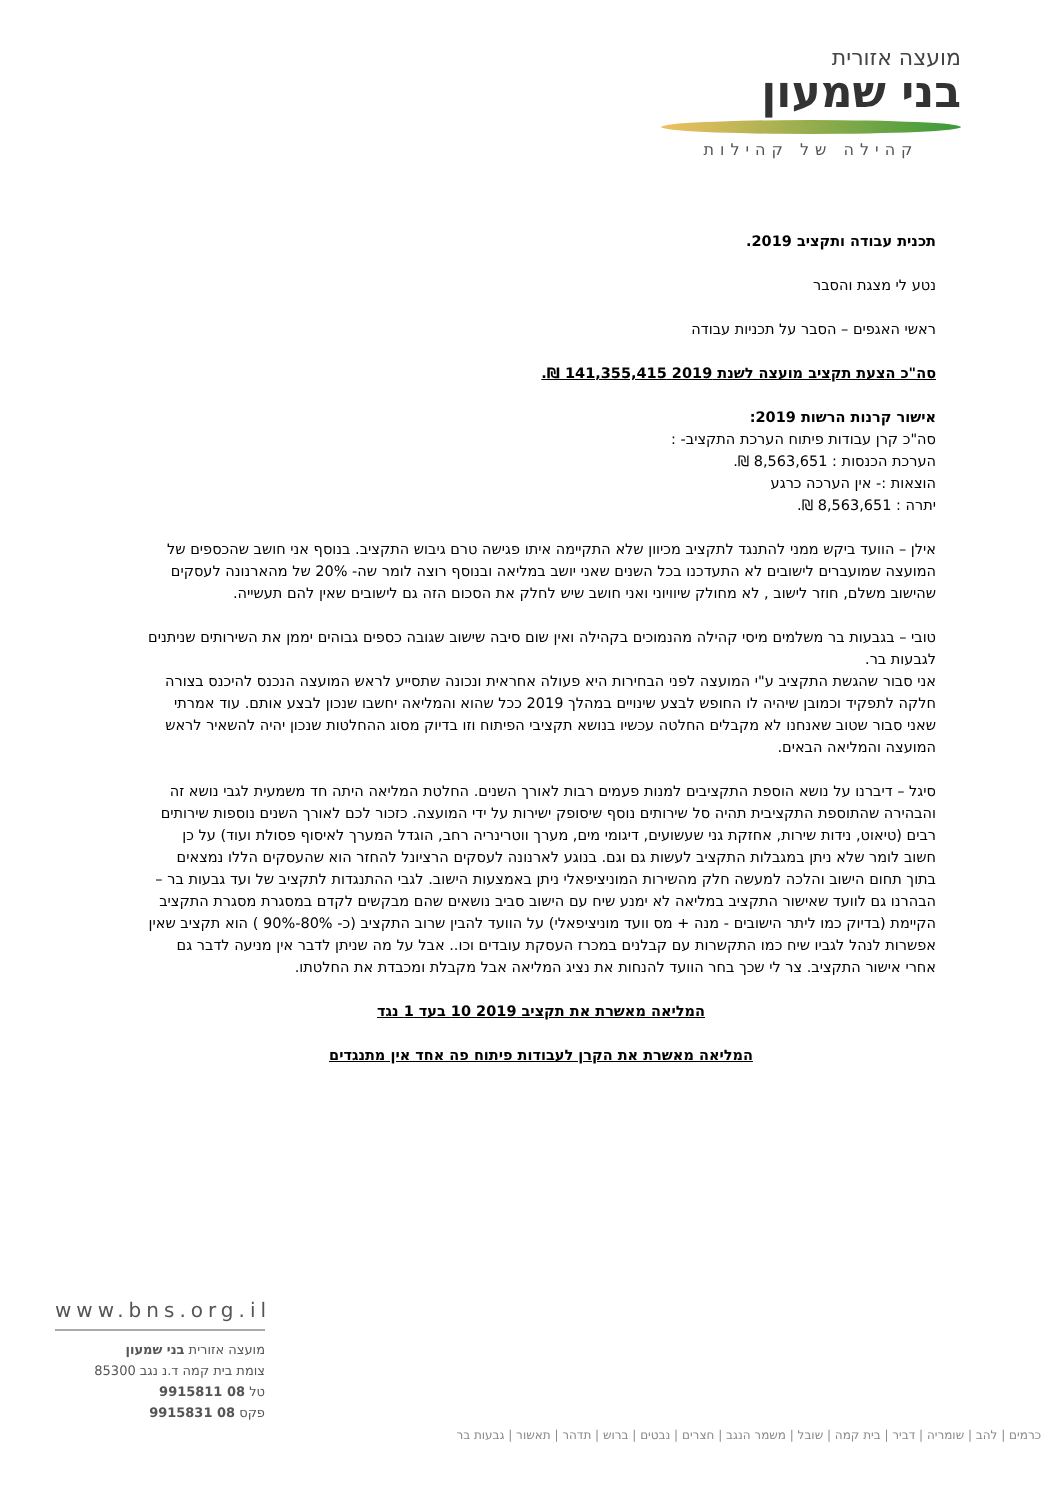מועצה אזורית
בני שמעון
קהילה של קהילות
תכנית עבודה ותקציב 2019.
נטע לי מצגת והסבר
ראשי האגפים – הסבר על תכניות עבודה
סה"כ הצעת תקציב מועצה לשנת 2019 141,355,415 ₪.
אישור קרנות הרשות 2019:
סה"כ קרן עבודות פיתוח הערכת התקציב- :
הערכת הכנסות : 8,563,651 ₪.
הוצאות :- אין הערכה כרגע
יתרה : 8,563,651 ₪.
אילן – הוועד ביקש ממני להתנגד לתקציב מכיוון שלא התקיימה איתו פגישה טרם גיבוש התקציב. בנוסף אני חושב שהכספים של המועצה שמועברים לישובים לא התעדכנו בכל השנים שאני יושב במליאה ובנוסף רוצה לומר שה- 20% של מהארנונה לעסקים שהישוב משלם, חוזר לישוב , לא מחולק שיוויוני ואני חושב שיש לחלק את הסכום הזה גם לישובים שאין להם תעשייה.
טובי – בגבעות בר משלמים מיסי קהילה מהנמוכים בקהילה ואין שום סיבה שישוב שגובה כספים גבוהים יממן את השירותים שניתנים לגבעות בר.
אני סבור שהגשת התקציב ע"י המועצה לפני הבחירות היא פעולה אחראית ונכונה שתסייע לראש המועצה הנכנס להיכנס בצורה חלקה לתפקיד וכמובן שיהיה לו החופש לבצע שינויים במהלך 2019 ככל שהוא והמליאה יחשבו שנכון לבצע אותם. עוד אמרתי שאני סבור שטוב שאנחנו לא מקבלים החלטה עכשיו בנושא תקציבי הפיתוח וזו בדיוק מסוג ההחלטות שנכון יהיה להשאיר לראש המועצה והמליאה הבאים.
סיגל – דיברנו על נושא הוספת התקציבים למנות פעמים רבות לאורך השנים. החלטת המליאה היתה חד משמעית לגבי נושא זה והבהירה שהתוספת התקציבית תהיה סל שירותים נוסף שיסופק ישירות על ידי המועצה. כזכור לכם לאורך השנים נוספות שירותים רבים (טיאוט, נידות שירות, אחזקת גני שעשועים, דיגומי מים, מערך ווטרינריה רחב, הוגדל המערך לאיסוף פסולת ועוד) על כן חשוב לומר שלא ניתן במגבלות התקציב לעשות גם וגם. בנוגע לארנונה לעסקים הרציונל להחזר הוא שהעסקים הללו נמצאים בתוך תחום הישוב והלכה למעשה חלק מהשירות המוניציפאלי ניתן באמצעות הישוב. לגבי ההתנגדות לתקציב של ועד גבעות בר – הבהרנו גם לוועד שאישור התקציב במליאה לא ימנע שיח עם הישוב סביב נושאים שהם מבקשים לקדם במסגרת מסגרת התקציב הקיימת (בדיוק כמו ליתר הישובים - מנה + מס וועד מוניציפאלי) על הוועד להבין שרוב התקציב (כ- 80%-90% ) הוא תקציב שאין אפשרות לנהל לגביו שיח כמו התקשרות עם קבלנים במכרז העסקת עובדים וכו.. אבל על מה שניתן לדבר אין מניעה לדבר גם אחרי אישור התקציב. צר לי שכך בחר הוועד להנחות את נציג המליאה אבל מקבלת ומכבדת את החלטתו.
המליאה מאשרת את תקציב 2019 10 בעד 1 נגד
המליאה מאשרת את הקרן לעבודות פיתוח פה אחד אין מתנגדים
www.bns.org.il
מועצה אזורית בני שמעון
צומת בית קמה ד.נ נגב 85300
טל 08 9915811
פקס 08 9915831
כרמים | להב | שומריה | דביר | בית קמה | שובל | משמר הנגב | חצרים | נבטים | ברוש | תדהר | תאשור | גבעות בר